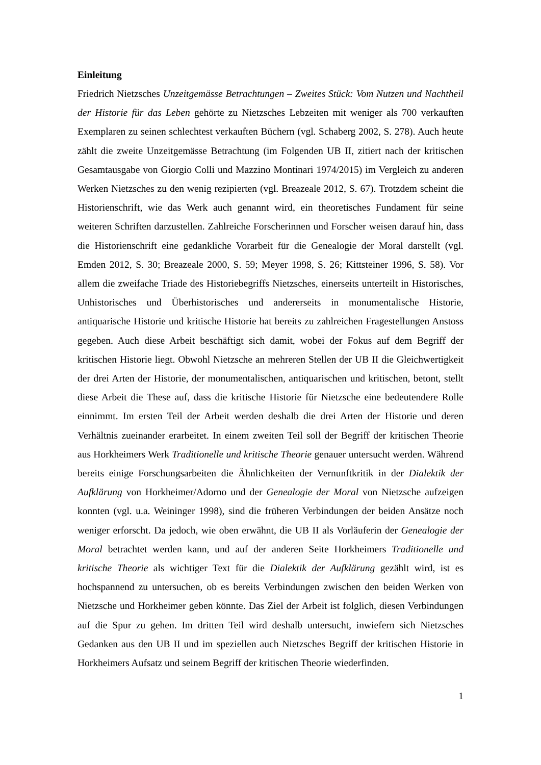Einleitung
Friedrich Nietzsches Unzeitgemässe Betrachtungen – Zweites Stück: Vom Nutzen und Nachtheil der Historie für das Leben gehörte zu Nietzsches Lebzeiten mit weniger als 700 verkauften Exemplaren zu seinen schlechtest verkauften Büchern (vgl. Schaberg 2002, S. 278). Auch heute zählt die zweite Unzeitgemässe Betrachtung (im Folgenden UB II, zitiert nach der kritischen Gesamtausgabe von Giorgio Colli und Mazzino Monti­nari 1974/2015) im Vergleich zu anderen Werken Nietzsches zu den wenig rezipierten (vgl. Breazeale 2012, S. 67). Trotzdem scheint die Historienschrift, wie das Werk auch genannt wird, ein theoretisches Fundament für seine weiteren Schriften darzustellen. Zahlreiche Forscherinnen und Forscher weisen darauf hin, dass die Historienschrift eine gedankliche Vorarbeit für die Genealogie der Moral darstellt (vgl. Emden 2012, S. 30; Breazeale 2000, S. 59; Meyer 1998, S. 26; Kittsteiner 1996, S. 58). Vor allem die zwei­fache Triade des Historiebegriffs Nietzsches, einerseits unterteilt in Historisches, Unhis­torisches und Überhistorisches und andererseits in monumentalische Historie, antiquari­sche Historie und kritische Historie hat bereits zu zahlreichen Fragestellungen Anstoss gegeben. Auch diese Arbeit beschäftigt sich damit, wobei der Fokus auf dem Begriff der kritischen Historie liegt. Obwohl Nietzsche an mehreren Stellen der UB II die Gleichwer­tigkeit der drei Arten der Historie, der monumentalischen, antiquarischen und kritischen, betont, stellt diese Arbeit die These auf, dass die kritische Historie für Nietzsche eine bedeutendere Rolle einnimmt. Im ersten Teil der Arbeit werden deshalb die drei Arten der Historie und deren Verhältnis zueinander erarbeitet. In einem zweiten Teil soll der Begriff der kritischen Theorie aus Horkheimers Werk Traditionelle und kritische Theorie genauer untersucht werden. Während bereits einige Forschungsarbeiten die Ähnlichkei­ten der Vernunftkritik in der Dialektik der Aufklärung von Horkheimer/Adorno und der Genealogie der Moral von Nietzsche aufzeigen konnten (vgl. u.a. Weininger 1998), sind die früheren Verbindungen der beiden Ansätze noch weniger erforscht. Da jedoch, wie oben erwähnt, die UB II als Vorläuferin der Genealogie der Moral betrachtet werden kann, und auf der anderen Seite Horkheimers Traditionelle und kritische Theorie als wichtiger Text für die Dialektik der Aufklärung gezählt wird, ist es hochspannend zu un­tersuchen, ob es bereits Verbindungen zwischen den beiden Werken von Nietzsche und Horkheimer geben könnte. Das Ziel der Arbeit ist folglich, diesen Verbindungen auf die Spur zu gehen. Im dritten Teil wird deshalb untersucht, inwiefern sich Nietzsches Gedan­ken aus den UB II und im speziellen auch Nietzsches Begriff der kritischen Historie in Horkheimers Aufsatz und seinem Begriff der kritischen Theorie wiederfinden.
1